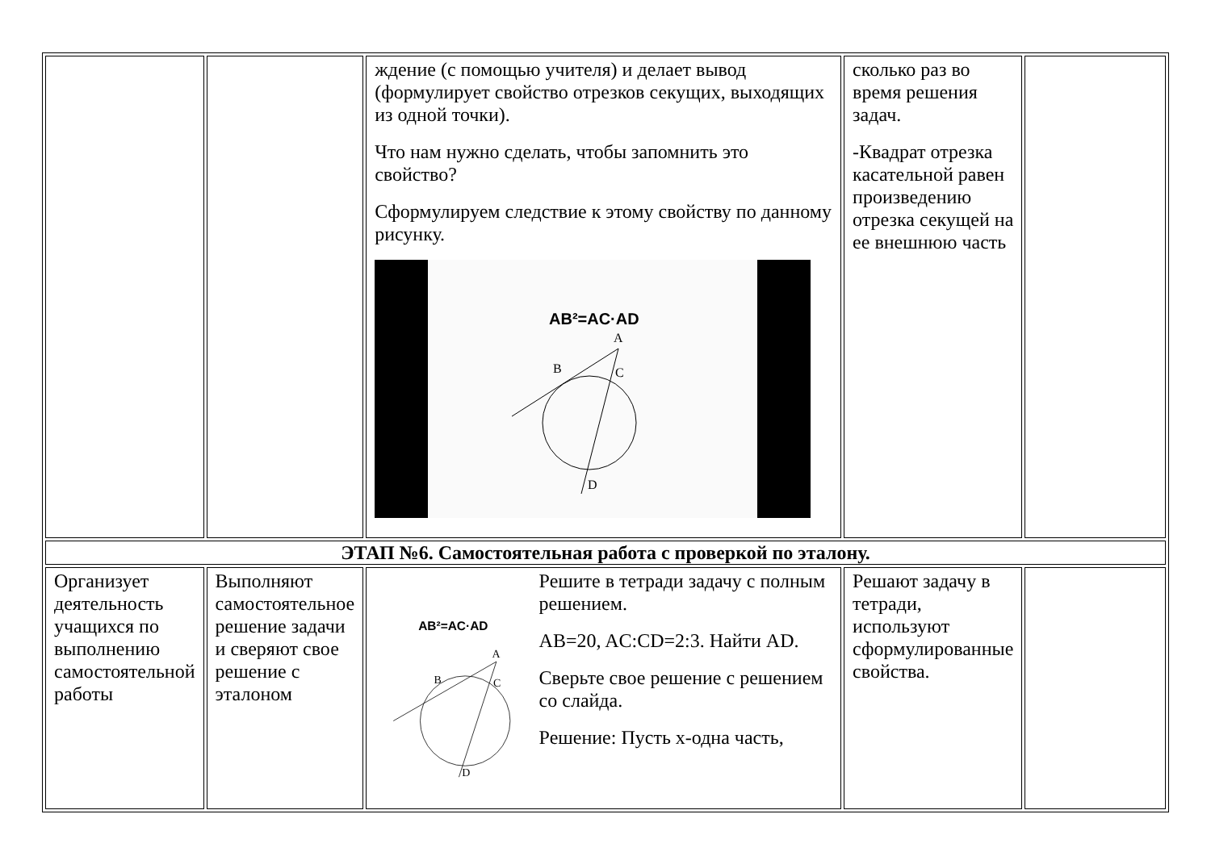| | | ждение (с помощью учителя) и делает вывод (формулирует свойство отрезков секущих, выходящих из одной точки). Что нам нужно сделать, чтобы запомнить это свойство? Сформулируем следствие к этому свойству по данному рисунку. AB²=AC·AD A B C D | сколько раз во время решения задач. -Квадрат отрезка касательной равен произведению отрезка секущей на ее внешнюю часть | |
| ЭТАП №6. Самостоятельная работа с проверкой по эталону. | | | | |
| Организует деятельность учащихся по выполнению самостоятельной работы | Выполняют самостоятельное решение задачи и сверяют свое решение с эталоном | AB²=AC·AD A B C D Решите в тетради задачу с полным решением. AB=20, AC:CD=2:3. Найти AD. Сверьте свое решение с решением со слайда. Решение: Пусть х-одна часть, | Решают задачу в тетради, используют сформулированные свойства. | |